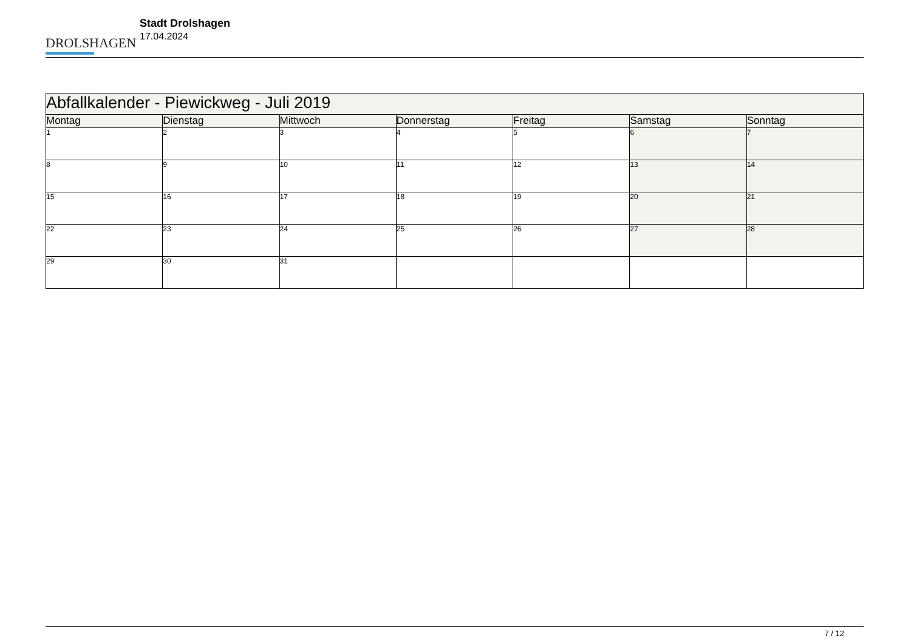DROLSHAGEN
Stadt Drolshagen
17.04.2024
| Abfallkalender - Piewickweg - Juli 2019 | | | | | | |
| Montag | Dienstag | Mittwoch | Donnerstag | Freitag | Samstag | Sonntag |
| 1 | 2 | 3 | 4 | 5 | 6 | 7 |
| 8 | 9 | 10 | 11 | 12 | 13 | 14 |
| 15 | 16 | 17 | 18 | 19 | 20 | 21 |
| 22 | 23 | 24 | 25 | 26 | 27 | 28 |
| 29 | 30 | 31 | | | | |
7 / 12